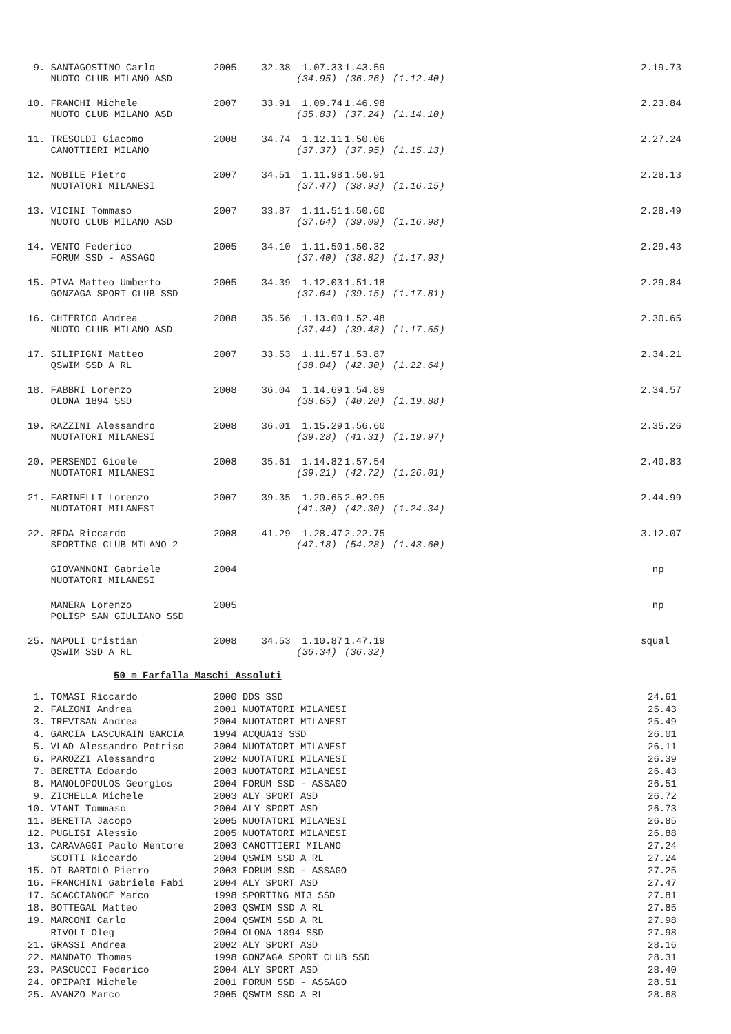| 9. SANTAGOSTINO Carlo | 2005 | 32.38 | 1.07.33 | 1.43.59 | | 2.19.73 |
| NUOTO CLUB MILANO ASD | | | (34.95) | (36.26) | (1.12.40) | |
| 10. FRANCHI Michele | 2007 | 33.91 | 1.09.74 | 1.46.98 | | 2.23.84 |
| NUOTO CLUB MILANO ASD | | | (35.83) | (37.24) | (1.14.10) | |
| 11. TRESOLDI Giacomo | 2008 | 34.74 | 1.12.11 | 1.50.06 | | 2.27.24 |
| CANOTTIERI MILANO | | | (37.37) | (37.95) | (1.15.13) | |
| 12. NOBILE Pietro | 2007 | 34.51 | 1.11.98 | 1.50.91 | | 2.28.13 |
| NUOTATORI MILANESI | | | (37.47) | (38.93) | (1.16.15) | |
| 13. VICINI Tommaso | 2007 | 33.87 | 1.11.51 | 1.50.60 | | 2.28.49 |
| NUOTO CLUB MILANO ASD | | | (37.64) | (39.09) | (1.16.98) | |
| 14. VENTO Federico | 2005 | 34.10 | 1.11.50 | 1.50.32 | | 2.29.43 |
| FORUM SSD - ASSAGO | | | (37.40) | (38.82) | (1.17.93) | |
| 15. PIVA Matteo Umberto | 2005 | 34.39 | 1.12.03 | 1.51.18 | | 2.29.84 |
| GONZAGA SPORT CLUB SSD | | | (37.64) | (39.15) | (1.17.81) | |
| 16. CHIERICO Andrea | 2008 | 35.56 | 1.13.00 | 1.52.48 | | 2.30.65 |
| NUOTO CLUB MILANO ASD | | | (37.44) | (39.48) | (1.17.65) | |
| 17. SILIPIGNI Matteo | 2007 | 33.53 | 1.11.57 | 1.53.87 | | 2.34.21 |
| QSWIM SSD A RL | | | (38.04) | (42.30) | (1.22.64) | |
| 18. FABBRI Lorenzo | 2008 | 36.04 | 1.14.69 | 1.54.89 | | 2.34.57 |
| OLONA 1894 SSD | | | (38.65) | (40.20) | (1.19.88) | |
| 19. RAZZINI Alessandro | 2008 | 36.01 | 1.15.29 | 1.56.60 | | 2.35.26 |
| NUOTATORI MILANESI | | | (39.28) | (41.31) | (1.19.97) | |
| 20. PERSENDI Gioele | 2008 | 35.61 | 1.14.82 | 1.57.54 | | 2.40.83 |
| NUOTATORI MILANESI | | | (39.21) | (42.72) | (1.26.01) | |
| 21. FARINELLI Lorenzo | 2007 | 39.35 | 1.20.65 | 2.02.95 | | 2.44.99 |
| NUOTATORI MILANESI | | | (41.30) | (42.30) | (1.24.34) | |
| 22. REDA Riccardo | 2008 | 41.29 | 1.28.47 | 2.22.75 | | 3.12.07 |
| SPORTING CLUB MILANO 2 | | | (47.18) | (54.28) | (1.43.60) | |
| GIOVANNONI Gabriele | 2004 | | | | | np |
| NUOTATORI MILANESI | | | | | | |
| MANERA Lorenzo | 2005 | | | | | np |
| POLISP SAN GIULIANO SSD | | | | | | |
| 25. NAPOLI Cristian | 2008 | 34.53 | 1.10.87 | 1.47.19 | | squal |
| QSWIM SSD A RL | | | (36.34) | (36.32) | | |
50 m Farfalla Maschi Assoluti
| 1. TOMASI Riccardo | 2000 DDS SSD | 24.61 |
| 2. FALZONI Andrea | 2001 NUOTATORI MILANESI | 25.43 |
| 3. TREVISAN Andrea | 2004 NUOTATORI MILANESI | 25.49 |
| 4. GARCIA LASCURAIN GARCIA | 1994 ACQUA13 SSD | 26.01 |
| 5. VLAD Alessandro Petriso | 2004 NUOTATORI MILANESI | 26.11 |
| 6. PAROZZI Alessandro | 2002 NUOTATORI MILANESI | 26.39 |
| 7. BERETTA Edoardo | 2003 NUOTATORI MILANESI | 26.43 |
| 8. MANOLOPOULOS Georgios | 2004 FORUM SSD - ASSAGO | 26.51 |
| 9. ZICHELLA Michele | 2003 ALY SPORT ASD | 26.72 |
| 10. VIANI Tommaso | 2004 ALY SPORT ASD | 26.73 |
| 11. BERETTA Jacopo | 2005 NUOTATORI MILANESI | 26.85 |
| 12. PUGLISI Alessio | 2005 NUOTATORI MILANESI | 26.88 |
| 13. CARAVAGGI Paolo Mentore | 2003 CANOTTIERI MILANO | 27.24 |
| SCOTTI Riccardo | 2004 QSWIM SSD A RL | 27.24 |
| 15. DI BARTOLO Pietro | 2003 FORUM SSD - ASSAGO | 27.25 |
| 16. FRANCHINI Gabriele Fabi | 2004 ALY SPORT ASD | 27.47 |
| 17. SCACCIANOCE Marco | 1998 SPORTING MI3 SSD | 27.81 |
| 18. BOTTEGAL Matteo | 2003 QSWIM SSD A RL | 27.85 |
| 19. MARCONI Carlo | 2004 QSWIM SSD A RL | 27.98 |
| RIVOLI Oleg | 2004 OLONA 1894 SSD | 27.98 |
| 21. GRASSI Andrea | 2002 ALY SPORT ASD | 28.16 |
| 22. MANDATO Thomas | 1998 GONZAGA SPORT CLUB SSD | 28.31 |
| 23. PASCUCCI Federico | 2004 ALY SPORT ASD | 28.40 |
| 24. OPIPARI Michele | 2001 FORUM SSD - ASSAGO | 28.51 |
| 25. AVANZO Marco | 2005 QSWIM SSD A RL | 28.68 |